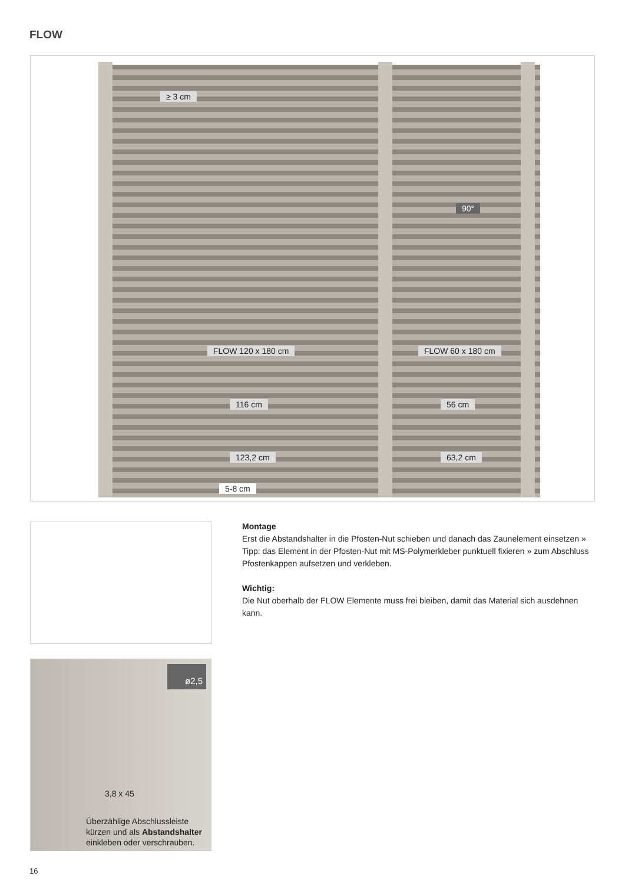FLOW
≥ 3 cm
FLOW 120 x 180 cm FLOW 60 x 180 cm
116 cm 56 cm
123,2 cm 63,2 cm
5-8 cm
90°
ø2,5
3,8 x 45
Überzählige Abschlussleiste
kürzen und als Abstandshalter
einkleben oder verschrauben.
Montage
Erst die Abstandshalter in die Pfosten-Nut schieben und danach das Zaunelement einsetzen » Tipp: das Element in der Pfosten-Nut mit MS-Polymerkleber punktuell fixieren » zum Abschluss Pfostenkappen aufsetzen und verkleben.
Wichtig:
Die Nut oberhalb der FLOW Elemente muss frei bleiben, damit das Material sich ausdehnen kann.
16